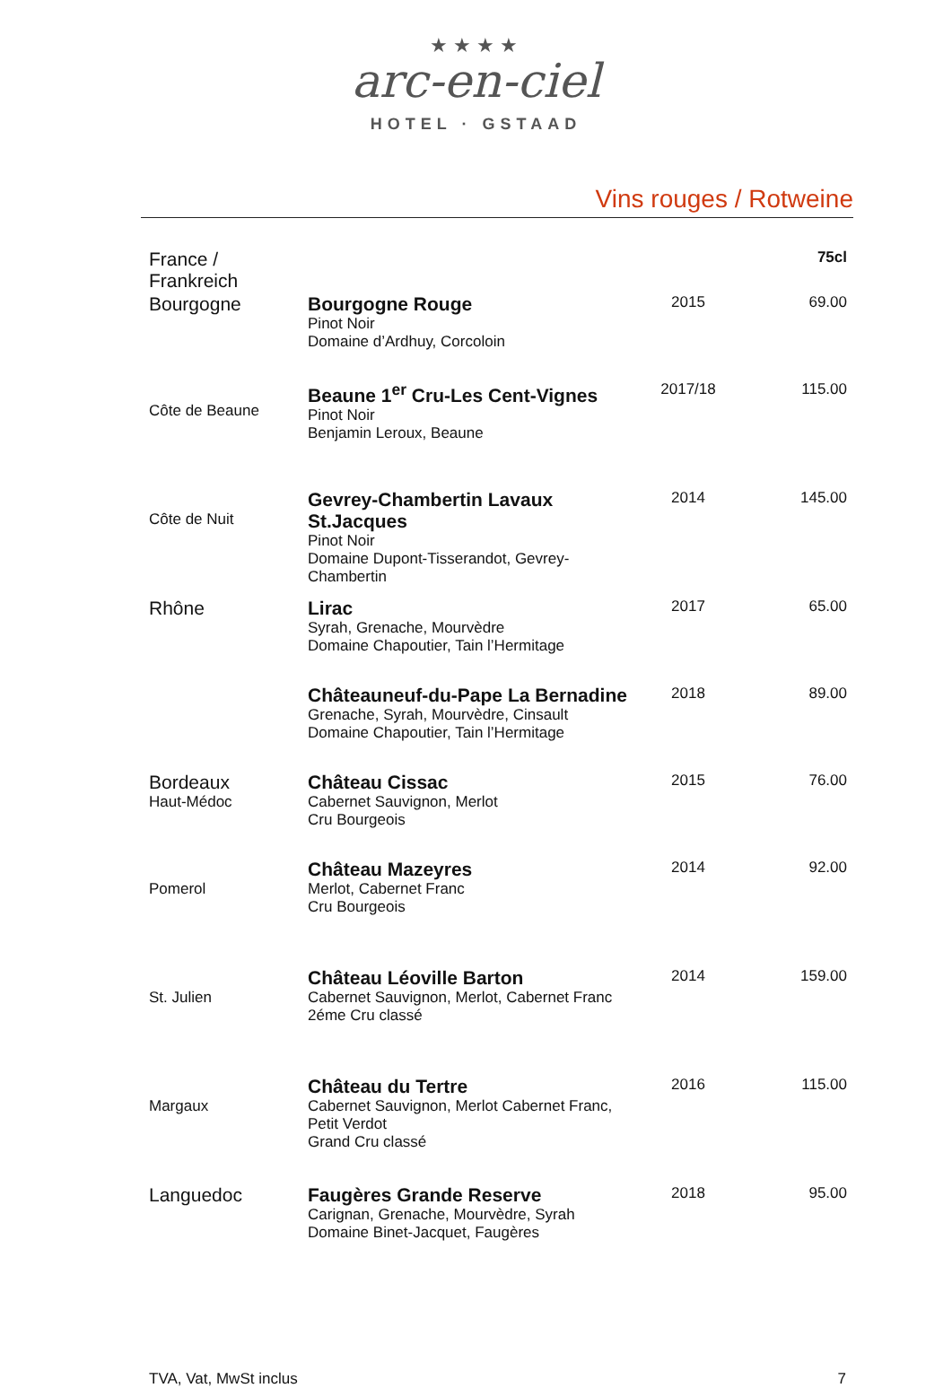★★★★
arc-en-ciel
HOTEL · GSTAAD
Vins rouges / Rotweine
| France / Frankreich | | | 75cl |
| Bourgogne | Bourgogne Rouge Pinot Noir Domaine d’Ardhuy, Corcoloin | 2015 | 69.00 |
| Côte de Beaune | Beaune 1<sup>er</sup> Cru-Les Cent-Vignes Pinot Noir Benjamin Leroux, Beaune | 2017/18 | 115.00 |
| Côte de Nuit | Gevrey-Chambertin Lavaux St.Jacques Pinot Noir Domaine Dupont-Tisserandot, Gevrey-Chambertin | 2014 | 145.00 |
| Rhône | Lirac Syrah, Grenache, Mourvèdre Domaine Chapoutier, Tain l’Hermitage | 2017 | 65.00 |
| | Châteauneuf-du-Pape La Bernadine Grenache, Syrah, Mourvèdre, Cinsault Domaine Chapoutier, Tain l’Hermitage | 2018 | 89.00 |
| Bordeaux Haut-Médoc | Château Cissac Cabernet Sauvignon, Merlot Cru Bourgeois | 2015 | 76.00 |
| Pomerol | Château Mazeyres Merlot, Cabernet Franc Cru Bourgeois | 2014 | 92.00 |
| St. Julien | Château Léoville Barton Cabernet Sauvignon, Merlot, Cabernet Franc 2éme Cru classé | 2014 | 159.00 |
| Margaux | Château du Tertre Cabernet Sauvignon, Merlot Cabernet Franc, Petit Verdot Grand Cru classé | 2016 | 115.00 |
| Languedoc | Faugères Grande Reserve Carignan, Grenache, Mourvèdre, Syrah Domaine Binet-Jacquet, Faugères | 2018 | 95.00 |
TVA, Vat, MwSt inclus 7